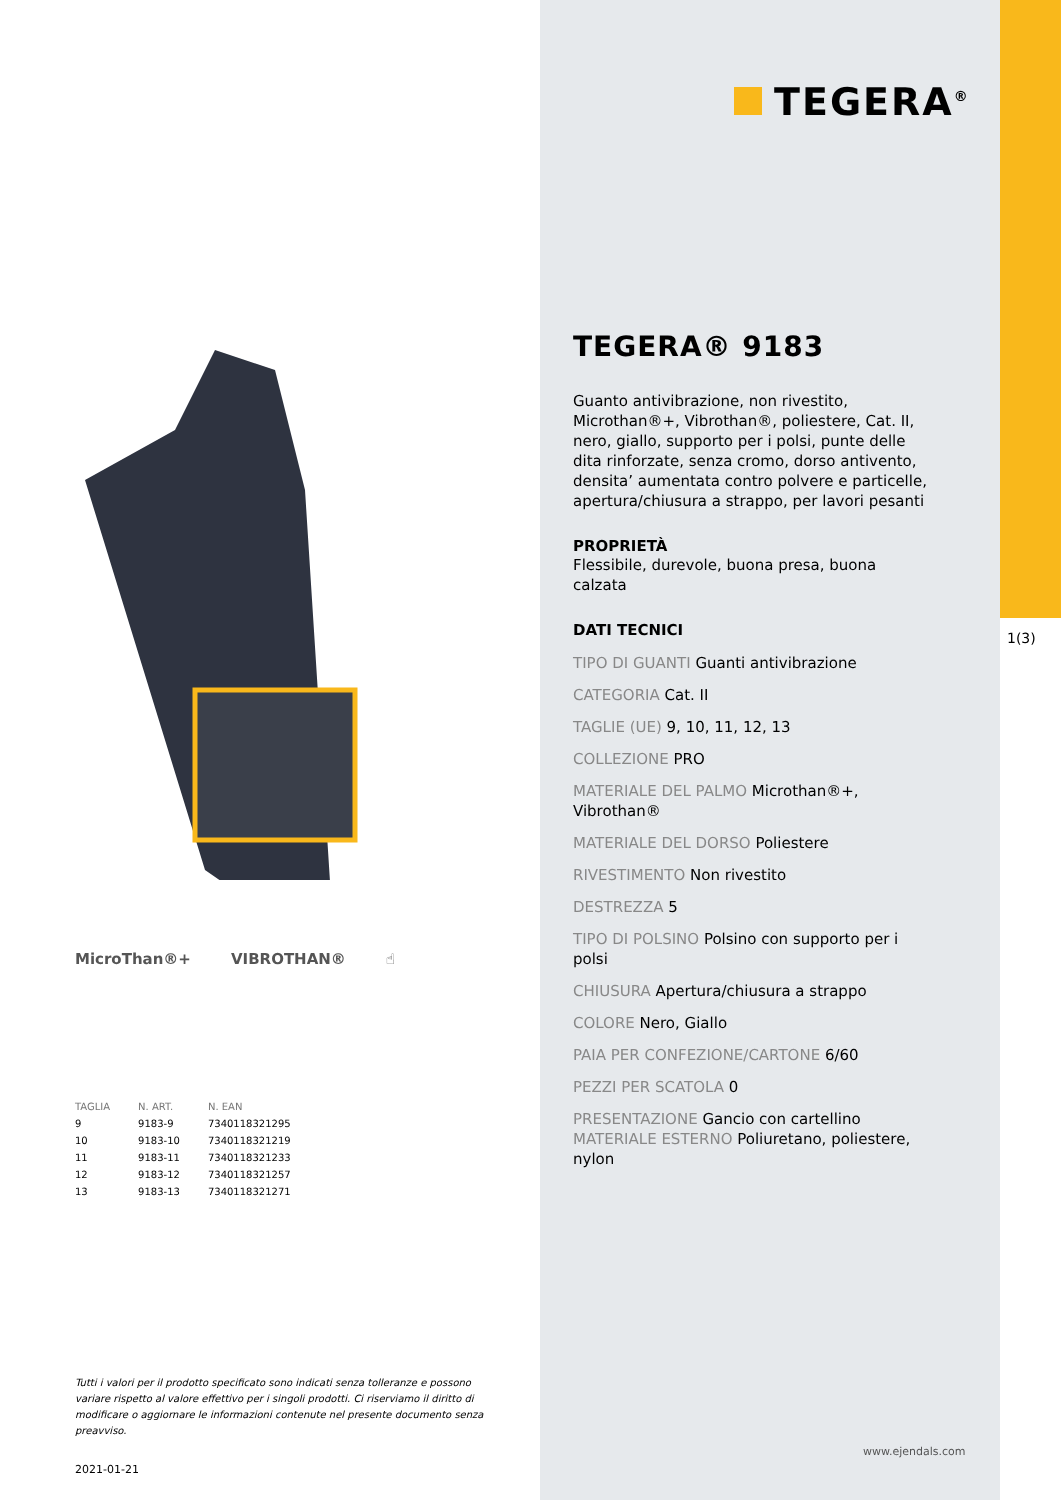TEGERA<sup>®</sup>
MicroThan®+ VIBROTHAN® ☝
| TAGLIA | N. ART. | N. EAN |
| --- | --- | --- |
| 9 | 9183-9 | 7340118321295 |
| 10 | 9183-10 | 7340118321219 |
| 11 | 9183-11 | 7340118321233 |
| 12 | 9183-12 | 7340118321257 |
| 13 | 9183-13 | 7340118321271 |
Tutti i valori per il prodotto specificato sono indicati senza tolleranze e possono variare rispetto al valore effettivo per i singoli prodotti. Ci riserviamo il diritto di modificare o aggiornare le informazioni contenute nel presente documento senza preavviso.
2021-01-21
TEGERA® 9183
Guanto antivibrazione, non rivestito, Microthan®+, Vibrothan®, poliestere, Cat. II, nero, giallo, supporto per i polsi, punte delle dita rinforzate, senza cromo, dorso antivento, densita’ aumentata contro polvere e particelle, apertura/chiusura a strappo, per lavori pesanti
PROPRIETÀ
Flessibile, durevole, buona presa, buona calzata
DATI TECNICI
TIPO DI GUANTI Guanti antivibrazione
CATEGORIA Cat. II
TAGLIE (UE) 9, 10, 11, 12, 13
COLLEZIONE PRO
MATERIALE DEL PALMO Microthan®+, Vibrothan®
MATERIALE DEL DORSO Poliestere
RIVESTIMENTO Non rivestito
DESTREZZA 5
TIPO DI POLSINO Polsino con supporto per i polsi
CHIUSURA Apertura/chiusura a strappo
COLORE Nero, Giallo
PAIA PER CONFEZIONE/CARTONE 6/60
PEZZI PER SCATOLA 0
PRESENTAZIONE Gancio con cartellino MATERIALE ESTERNO Poliuretano, poliestere, nylon
www.ejendals.com
1(3)